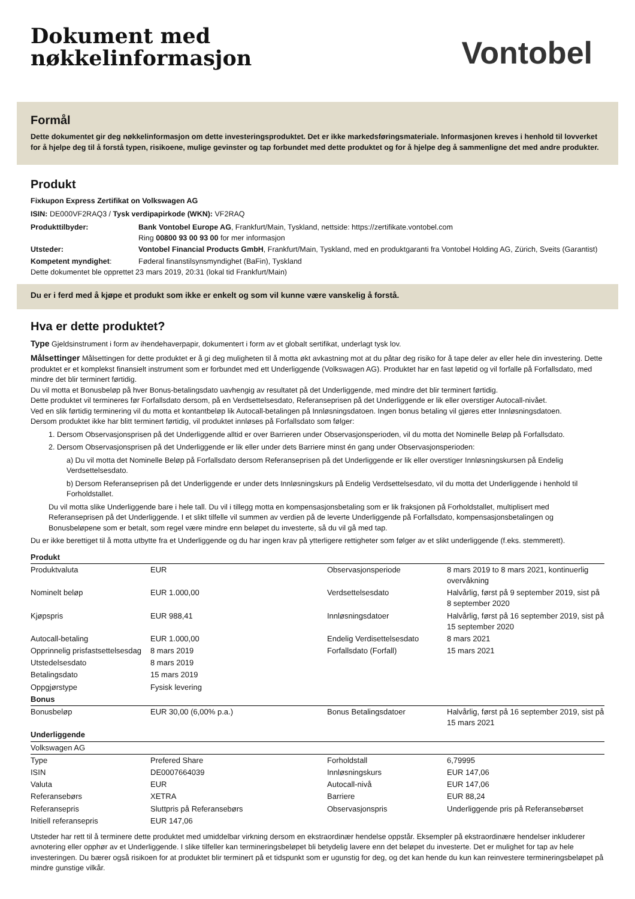Dokument med
nøkkelinformasjon
Vontobel
Formål
Dette dokumentet gir deg nøkkelinformasjon om dette investeringsproduktet. Det er ikke markedsføringsmateriale. Informasjonen kreves i henhold til lovverket for å hjelpe deg til å forstå typen, risikoene, mulige gevinster og tap forbundet med dette produktet og for å hjelpe deg å sammenligne det med andre produkter.
Produkt
Fixkupon Express Zertifikat on Volkswagen AG
ISIN: DE000VF2RAQ3 / Tysk verdipapirkode (WKN): VF2RAQ
| Produkttilbyder: | Bank Vontobel Europe AG , Frankfurt/Main, Tyskland, nettside: https://zertifikate.vontobel.com Ring 00800 93 00 93 00 for mer informasjon |
| Utsteder: | Vontobel Financial Products GmbH , Frankfurt/Main, Tyskland, med en produktgaranti fra Vontobel Holding AG, Zürich, Sveits (Garantist) |
| Kompetent myndighet : | Føderal finanstilsynsmyndighet (BaFin), Tyskland |
Dette dokumentet ble opprettet 23 mars 2019, 20:31 (lokal tid Frankfurt/Main)
Du er i ferd med å kjøpe et produkt som ikke er enkelt og som vil kunne være vanskelig å forstå.
Hva er dette produktet?
Type Gjeldsinstrument i form av ihendehaverpapir, dokumentert i form av et globalt sertifikat, underlagt tysk lov.
Målsettinger Målsettingen for dette produktet er å gi deg muligheten til å motta økt avkastning mot at du påtar deg risiko for å tape deler av eller hele din investering. Dette produktet er et komplekst finansielt instrument som er forbundet med ett Underliggende (Volkswagen AG). Produktet har en fast løpetid og vil forfalle på Forfallsdato, med mindre det blir terminert førtidig.
Du vil motta et Bonusbeløp på hver Bonus-betalingsdato uavhengig av resultatet på det Underliggende, med mindre det blir terminert førtidig.
Dette produktet vil termineres før Forfallsdato dersom, på en Verdsettelsesdato, Referanseprisen på det Underliggende er lik eller overstiger Autocall-nivået.
Ved en slik førtidig terminering vil du motta et kontantbeløp lik Autocall-betalingen på Innløsningsdatoen. Ingen bonus betaling vil gjøres etter Innløsningsdatoen.
Dersom produktet ikke har blitt terminert førtidig, vil produktet innløses på Forfallsdato som følger:
1. Dersom Observasjonsprisen på det Underliggende alltid er over Barrieren under Observasjonsperioden, vil du motta det Nominelle Beløp på Forfallsdato.
2. Dersom Observasjonsprisen på det Underliggende er lik eller under dets Barriere minst én gang under Observasjonsperioden:
a) Du vil motta det Nominelle Beløp på Forfallsdato dersom Referanseprisen på det Underliggende er lik eller overstiger Innløsningskursen på Endelig Verdsettelsesdato.
b) Dersom Referanseprisen på det Underliggende er under dets Innløsningskurs på Endelig Verdsettelsesdato, vil du motta det Underliggende i henhold til Forholdstallet.
Du vil motta slike Underliggende bare i hele tall. Du vil i tillegg motta en kompensasjonsbetaling som er lik fraksjonen på Forholdstallet, multiplisert med Referanseprisen på det Underliggende. I et slikt tilfelle vil summen av verdien på de leverte Underliggende på Forfallsdato, kompensasjonsbetalingen og Bonusbeløpene som er betalt, som regel være mindre enn beløpet du investerte, så du vil gå med tap.
Du er ikke berettiget til å motta utbytte fra et Underliggende og du har ingen krav på ytterligere rettigheter som følger av et slikt underliggende (f.eks. stemmerett).
| Produkt | | | |
| Produktvaluta | EUR | Observasjonsperiode | 8 mars 2019 to 8 mars 2021, kontinuerlig overvåkning |
| Nominelt beløp | EUR 1.000,00 | Verdsettelsesdato | Halvårlig, først på 9 september 2019, sist på 8 september 2020 |
| Kjøpspris | EUR 988,41 | Innløsningsdatoer | Halvårlig, først på 16 september 2019, sist på 15 september 2020 |
| Autocall-betaling | EUR 1.000,00 | Endelig Verdisettelsesdato | 8 mars 2021 |
| Opprinnelig prisfastsettelsesdag | 8 mars 2019 | Forfallsdato (Forfall) | 15 mars 2021 |
| Utstedelsesdato | 8 mars 2019 | | |
| Betalingsdato | 15 mars 2019 | | |
| Oppgjørstype | Fysisk levering | | |
| Bonus | | | |
| Bonusbeløp | EUR 30,00 (6,00% p.a.) | Bonus Betalingsdatoer | Halvårlig, først på 16 september 2019, sist på 15 mars 2021 |
| Underliggende | | | |
| Volkswagen AG | | | |
| Type | Prefered Share | Forholdstall | 6,79995 |
| ISIN | DE0007664039 | Innløsningskurs | EUR 147,06 |
| Valuta | EUR | Autocall-nivå | EUR 147,06 |
| Referansebørs | XETRA | Barriere | EUR 88,24 |
| Referansepris | Sluttpris på Referansebørs | Observasjonspris | Underliggende pris på Referansebørset |
| Initiell referansepris | EUR 147,06 | | |
Utsteder har rett til å terminere dette produktet med umiddelbar virkning dersom en ekstraordinær hendelse oppstår. Eksempler på ekstraordinære hendelser inkluderer avnotering eller opphør av et Underliggende. I slike tilfeller kan termineringsbeløpet bli betydelig lavere enn det beløpet du investerte. Det er mulighet for tap av hele investeringen. Du bærer også risikoen for at produktet blir terminert på et tidspunkt som er ugunstig for deg, og det kan hende du kun kan reinvestere termineringsbeløpet på mindre gunstige vilkår.